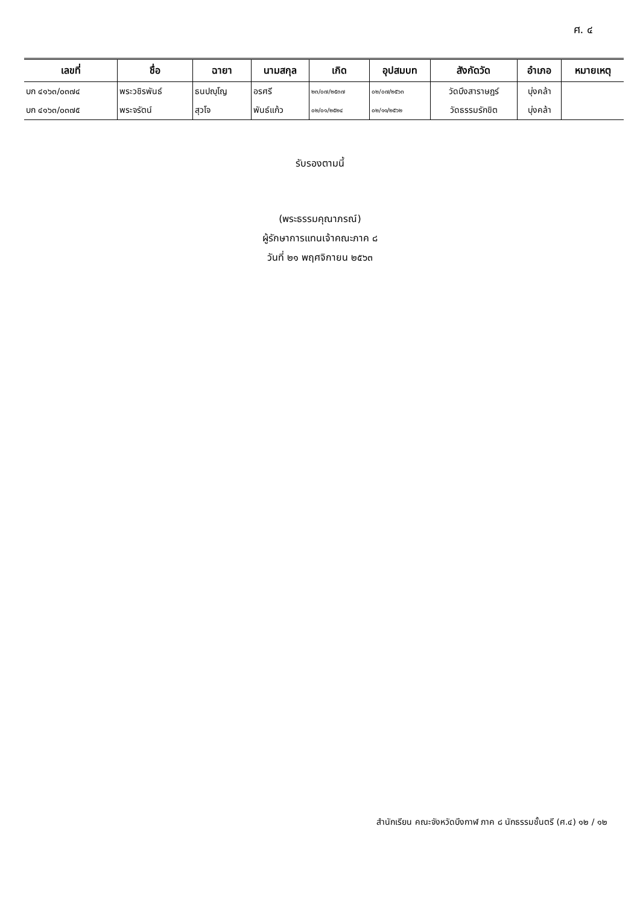ศ. ๔
| เลขที่ | ชื่อ | ฉายา | นามสกุล | เกิด | อุปสมบท | สังกัดวัด | อำเภอ | หมายเหตุ |
| --- | --- | --- | --- | --- | --- | --- | --- | --- |
| บก ๔๑๖๓/๐๓๗๔ | พระวชิรพันธ์ | ธนปญฺโญ | อรศรี | ๒๓/๐๗/๒๕๓๗ | ๐๒/๐๗/๒๕๖๓ | วัดบึงสาราษฎร์ | บุ่งคล้า | |
| บก ๔๑๖๓/๐๓๗๕ | พระจรัตน์ | สุวโจ | พันธ์แก้ว | ๐๒/๐๑/๒๕๒๔ | ๐๒/๑๑/๒๕๖๒ | วัดธรรมรักขิต | บุ่งคล้า | |
รับรองตามนี้
(พระธรรมคุณาภรณ์)
ผู้รักษาการแทนเจ้าคณะภาค ๘
วันที่ ๒๑ พฤศจิกายน ๒๕๖๓
สำนักเรียน คณะจังหวัดบึงกาฬ ภาค ๘ นักธรรมชั้นตรี (ศ.๔) ๑๒ / ๑๒